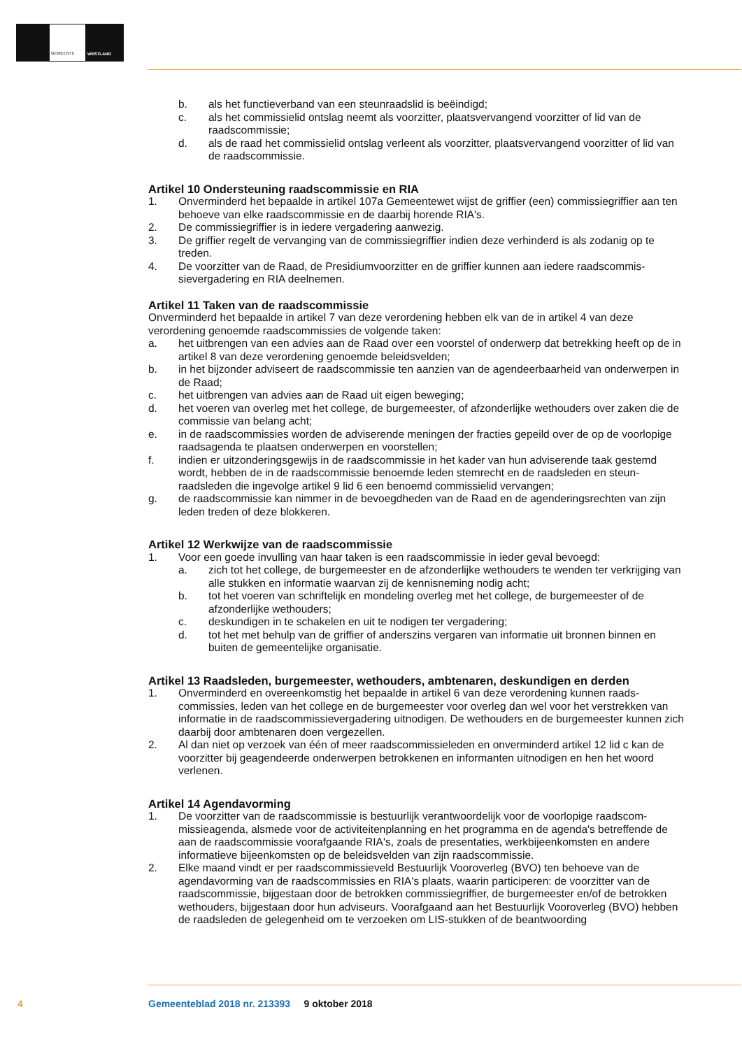GEMEENTE WESTLAND
b. als het functieverband van een steunraadslid is beëindigd;
c. als het commissielid ontslag neemt als voorzitter, plaatsvervangend voorzitter of lid van de raadscommissie;
d. als de raad het commissielid ontslag verleent als voorzitter, plaatsvervangend voorzitter of lid van de raadscommissie.
Artikel 10 Ondersteuning raadscommissie en RIA
1. Onverminderd het bepaalde in artikel 107a Gemeentewet wijst de griffier (een) commissiegriffier aan ten behoeve van elke raadscommissie en de daarbij horende RIA's.
2. De commissiegriffier is in iedere vergadering aanwezig.
3. De griffier regelt de vervanging van de commissiegriffier indien deze verhinderd is als zodanig op te treden.
4. De voorzitter van de Raad, de Presidiumvoorzitter en de griffier kunnen aan iedere raadscommis­sievergadering en RIA deelnemen.
Artikel 11 Taken van de raadscommissie
Onverminderd het bepaalde in artikel 7 van deze verordening hebben elk van de in artikel 4 van deze verordening genoemde raadscommissies de volgende taken:
a. het uitbrengen van een advies aan de Raad over een voorstel of onderwerp dat betrekking heeft op de in artikel 8 van deze verordening genoemde beleidsvelden;
b. in het bijzonder adviseert de raadscommissie ten aanzien van de agendeerbaarheid van onder­werpen in de Raad;
c. het uitbrengen van advies aan de Raad uit eigen beweging;
d. het voeren van overleg met het college, de burgemeester, of afzonderlijke wethouders over zaken die de commissie van belang acht;
e. in de raadscommissies worden de adviserende meningen der fracties gepeild over de op de voorlopige raadsagenda te plaatsen onderwerpen en voorstellen;
f. indien er uitzonderingsgewijs in de raadscommissie in het kader van hun adviserende taak gestemd wordt, hebben de in de raadscommissie benoemde leden stemrecht en de raadsleden en steun­raadsleden die ingevolge artikel 9 lid 6 een benoemd commissielid vervangen;
g. de raadscommissie kan nimmer in de bevoegdheden van de Raad en de agenderingsrechten van zijn leden treden of deze blokkeren.
Artikel 12 Werkwijze van de raadscommissie
1. Voor een goede invulling van haar taken is een raadscommissie in ieder geval bevoegd:
a. zich tot het college, de burgemeester en de afzonderlijke wethouders te wenden ter verkrijging van alle stukken en informatie waarvan zij de kennisneming nodig acht;
b. tot het voeren van schriftelijk en mondeling overleg met het college, de burgemeester of de afzonderlijke wethouders;
c. deskundigen in te schakelen en uit te nodigen ter vergadering;
d. tot het met behulp van de griffier of anderszins vergaren van informatie uit bronnen binnen en buiten de gemeentelijke organisatie.
Artikel 13 Raadsleden, burgemeester, wethouders, ambtenaren, deskundigen en derden
1. Onverminderd en overeenkomstig het bepaalde in artikel 6 van deze verordening kunnen raads­commissies, leden van het college en de burgemeester voor overleg dan wel voor het verstrekken van informatie in de raadscommissievergadering uitnodigen. De wethouders en de burgemeester kunnen zich daarbij door ambtenaren doen vergezellen.
2. Al dan niet op verzoek van één of meer raadscommissieleden en onverminderd artikel 12 lid c kan de voorzitter bij geagendeerde onderwerpen betrokkenen en informanten uitnodigen en hen het woord verlenen.
Artikel 14 Agendavorming
1. De voorzitter van de raadscommissie is bestuurlijk verantwoordelijk voor de voorlopige raadscom­missieagenda, alsmede voor de activiteitenplanning en het programma en de agenda's betreffende de aan de raadscommissie voorafgaande RIA's, zoals de presentaties, werkbijeenkomsten en andere informatieve bijeenkomsten op de beleidsvelden van zijn raadscommissie.
2. Elke maand vindt er per raadscommissieveld Bestuurlijk Vooroverleg (BVO) ten behoeve van de agendavorming van de raadscommissies en RIA's plaats, waarin participeren: de voorzitter van de raadscommissie, bijgestaan door de betrokken commissiegriffier, de burgemeester en/of de betrokken wethouders, bijgestaan door hun adviseurs. Voorafgaand aan het Bestuurlijk Vooroverleg (BVO) hebben de raadsleden de gelegenheid om te verzoeken om LIS-stukken of de beantwoording
4 Gemeenteblad 2018 nr. 213393 9 oktober 2018